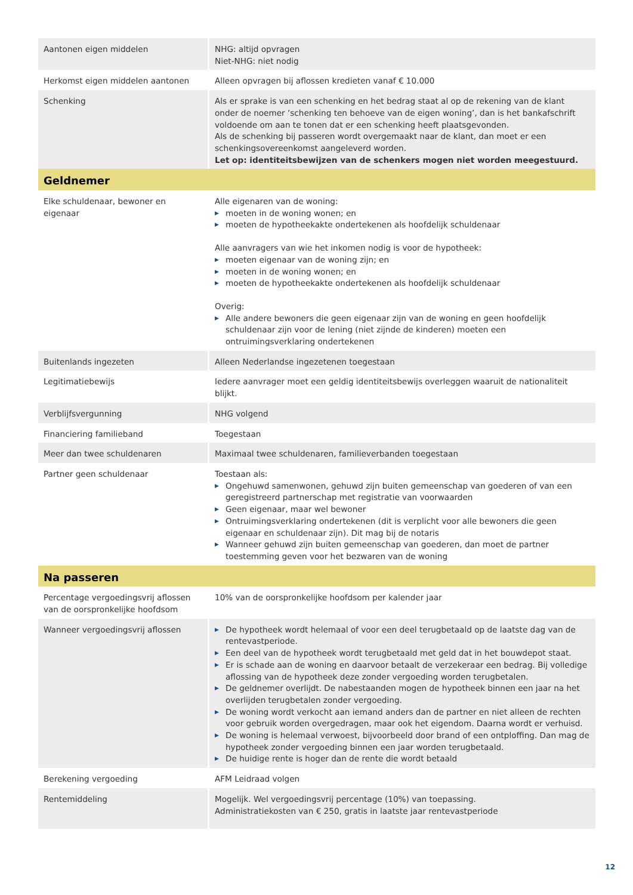| Aantonen eigen middelen | NHG: altijd opvragen Niet-NHG: niet nodig |
| Herkomst eigen middelen aantonen | Alleen opvragen bij aflossen kredieten vanaf € 10.000 |
| Schenking | Als er sprake is van een schenking en het bedrag staat al op de rekening van de klant onder de noemer ‘schenking ten behoeve van de eigen woning’, dan is het bankafschrift voldoende om aan te tonen dat er een schenking heeft plaatsgevonden. Als de schenking bij passeren wordt overgemaakt naar de klant, dan moet er een schenkingsovereenkomst aangeleverd worden. Let op: identiteitsbewijzen van de schenkers mogen niet worden meegestuurd. |
| Geldnemer | |
| Elke schuldenaar, bewoner en eigenaar | Alle eigenaren van de woning: ▶ moeten in de woning wonen; en ▶ moeten de hypotheekakte ondertekenen als hoofdelijk schuldenaar Alle aanvragers van wie het inkomen nodig is voor de hypotheek: ▶ moeten eigenaar van de woning zijn; en ▶ moeten in de woning wonen; en ▶ moeten de hypotheekakte ondertekenen als hoofdelijk schuldenaar Overig: ▶ Alle andere bewoners die geen eigenaar zijn van de woning en geen hoofdelijk schuldenaar zijn voor de lening (niet zijnde de kinderen) moeten een ontruimingsverklaring ondertekenen |
| Buitenlands ingezeten | Alleen Nederlandse ingezetenen toegestaan |
| Legitimatiebewijs | Iedere aanvrager moet een geldig identiteitsbewijs overleggen waaruit de nationaliteit blijkt. |
| Verblijfsvergunning | NHG volgend |
| Financiering familieband | Toegestaan |
| Meer dan twee schuldenaren | Maximaal twee schuldenaren, familieverbanden toegestaan |
| Partner geen schuldenaar | Toestaan als: ▶ Ongehuwd samenwonen, gehuwd zijn buiten gemeenschap van goederen of van een geregistreerd partnerschap met registratie van voorwaarden ▶ Geen eigenaar, maar wel bewoner ▶ Ontruimingsverklaring ondertekenen (dit is verplicht voor alle bewoners die geen eigenaar en schuldenaar zijn). Dit mag bij de notaris ▶ Wanneer gehuwd zijn buiten gemeenschap van goederen, dan moet de partner toestemming geven voor het bezwaren van de woning |
| Na passeren | |
| Percentage vergoedingsvrij aflossen van de oorspronkelijke hoofdsom | 10% van de oorspronkelijke hoofdsom per kalender jaar |
| Wanneer vergoedingsvrij aflossen | ▶ De hypotheek wordt helemaal of voor een deel terugbetaald op de laatste dag van de rentevastperiode. ▶ Een deel van de hypotheek wordt terugbetaald met geld dat in het bouwdepot staat. ▶ Er is schade aan de woning en daarvoor betaalt de verzekeraar een bedrag. Bij volledige aflossing van de hypotheek deze zonder vergoeding worden terugbetalen. ▶ De geldnemer overlijdt. De nabestaanden mogen de hypotheek binnen een jaar na het overlijden terugbetalen zonder vergoeding. ▶ De woning wordt verkocht aan iemand anders dan de partner en niet alleen de rechten voor gebruik worden overgedragen, maar ook het eigendom. Daarna wordt er verhuisd. ▶ De woning is helemaal verwoest, bijvoorbeeld door brand of een ontploffing. Dan mag de hypotheek zonder vergoeding binnen een jaar worden terugbetaald. ▶ De huidige rente is hoger dan de rente die wordt betaald |
| Berekening vergoeding | AFM Leidraad volgen |
| Rentemiddeling | Mogelijk. Wel vergoedingsvrij percentage (10%) van toepassing. Administratiekosten van € 250, gratis in laatste jaar rentevastperiode |
12